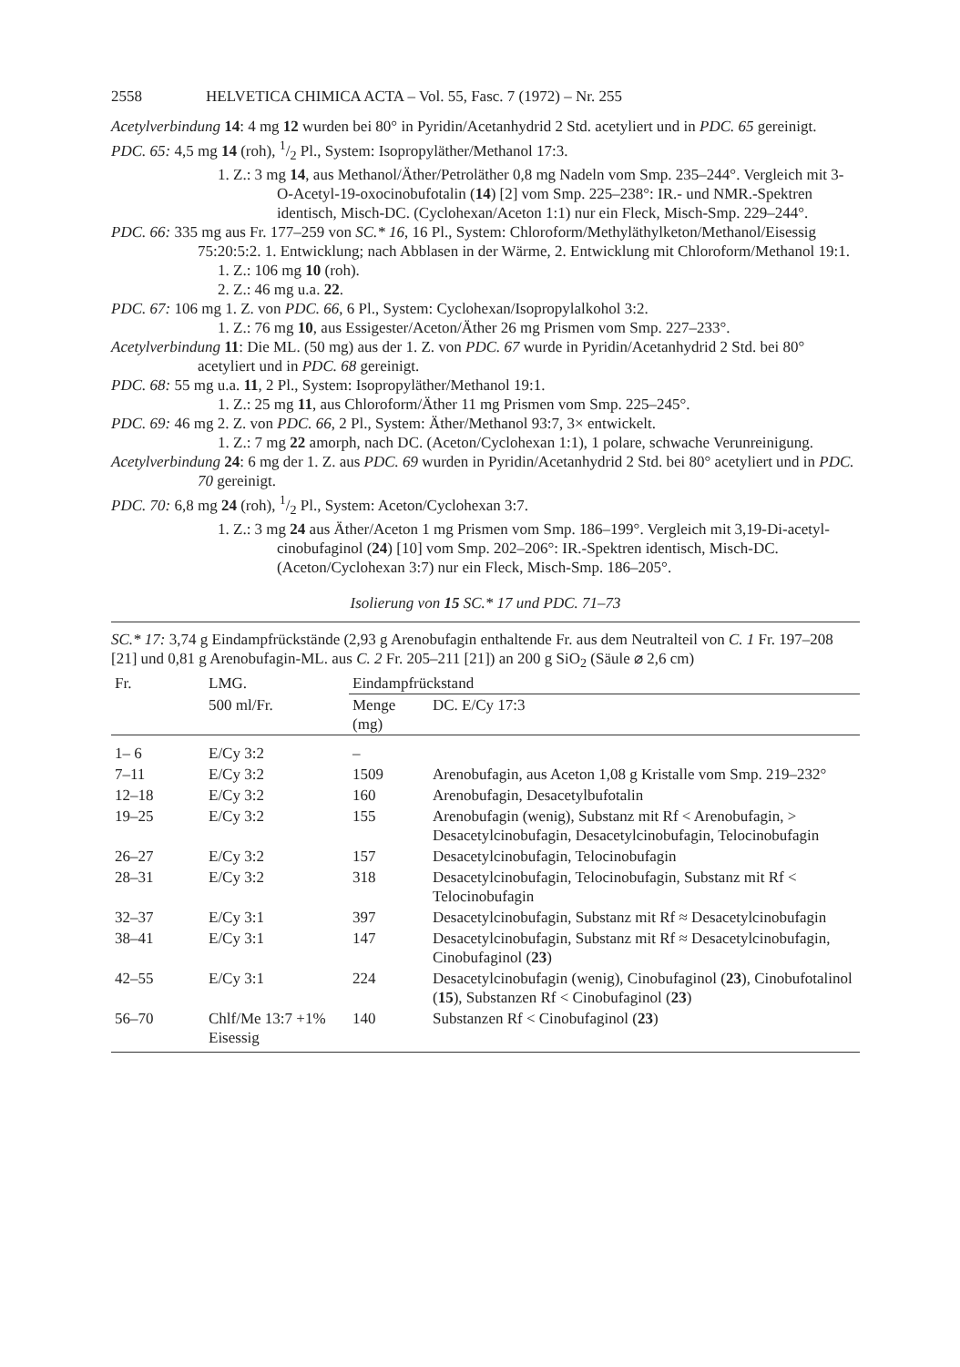2558 HELVETICA CHIMICA ACTA – Vol. 55, Fasc. 7 (1972) – Nr. 255
Acetylverbindung 14: 4 mg 12 wurden bei 80° in Pyridin/Acetanhydrid 2 Std. acetyliert und in PDC. 65 gereinigt.
PDC. 65: 4,5 mg 14 (roh), 1/2 Pl., System: Isopropyläther/Methanol 17:3.
1. Z.: 3 mg 14, aus Methanol/Äther/Petroläther 0,8 mg Nadeln vom Smp. 235–244°. Vergleich mit 3-O-Acetyl-19-oxocinobufotalin (14) [2] vom Smp. 225–238°: IR.- und NMR.-Spektren identisch, Misch-DC. (Cyclohexan/Aceton 1:1) nur ein Fleck, Misch-Smp. 229–244°.
PDC. 66: 335 mg aus Fr. 177–259 von SC.* 16, 16 Pl., System: Chloroform/Methyläthylketon/Methanol/Eisessig 75:20:5:2. 1. Entwicklung; nach Abblasen in der Wärme, 2. Entwicklung mit Chloroform/Methanol 19:1.
1. Z.: 106 mg 10 (roh).
2. Z.: 46 mg u.a. 22.
PDC. 67: 106 mg 1. Z. von PDC. 66, 6 Pl., System: Cyclohexan/Isopropylalkohol 3:2.
1. Z.: 76 mg 10, aus Essigester/Aceton/Äther 26 mg Prismen vom Smp. 227–233°.
Acetylverbindung 11: Die ML. (50 mg) aus der 1. Z. von PDC. 67 wurde in Pyridin/Acetanhydrid 2 Std. bei 80° acetyliert und in PDC. 68 gereinigt.
PDC. 68: 55 mg u.a. 11, 2 Pl., System: Isopropyläther/Methanol 19:1.
1. Z.: 25 mg 11, aus Chloroform/Äther 11 mg Prismen vom Smp. 225–245°.
PDC. 69: 46 mg 2. Z. von PDC. 66, 2 Pl., System: Äther/Methanol 93:7, 3× entwickelt.
1. Z.: 7 mg 22 amorph, nach DC. (Aceton/Cyclohexan 1:1), 1 polare, schwache Verunreinigung.
Acetylverbindung 24: 6 mg der 1. Z. aus PDC. 69 wurden in Pyridin/Acetanhydrid 2 Std. bei 80° acetyliert und in PDC. 70 gereinigt.
PDC. 70: 6,8 mg 24 (roh), 1/2 Pl., System: Aceton/Cyclohexan 3:7.
1. Z.: 3 mg 24 aus Äther/Aceton 1 mg Prismen vom Smp. 186–199°. Vergleich mit 3,19-Di-acetyl-cinobufaginol (24) [10] vom Smp. 202–206°: IR.-Spektren identisch, Misch-DC. (Aceton/Cyclohexan 3:7) nur ein Fleck, Misch-Smp. 186–205°.
Isolierung von 15 SC.* 17 und PDC. 71–73
SC.* 17: 3,74 g Eindampfrückstände (2,93 g Arenobufagin enthaltende Fr. aus dem Neutralteil von C. 1 Fr. 197–208 [21] und 0,81 g Arenobufagin-ML. aus C. 2 Fr. 205–211 [21]) an 200 g SiO<sub>2</sub> (Säule ⌀ 2,6 cm)
| Fr. | LMG. | Eindampfrückstand | |
| --- | --- | --- | --- |
| | 500 ml/Fr. | Menge (mg) | DC. E/Cy 17:3 |
| 1– 6 | E/Cy 3:2 | – | |
| 7–11 | E/Cy 3:2 | 1509 | Arenobufagin, aus Aceton 1,08 g Kristalle vom Smp. 219–232° |
| 12–18 | E/Cy 3:2 | 160 | Arenobufagin, Desacetylbufotalin |
| 19–25 | E/Cy 3:2 | 155 | Arenobufagin (wenig), Substanz mit Rf < Arenobufagin, > Desacetylcinobufagin, Desacetylcinobufagin, Telocinobufagin |
| 26–27 | E/Cy 3:2 | 157 | Desacetylcinobufagin, Telocinobufagin |
| 28–31 | E/Cy 3:2 | 318 | Desacetylcinobufagin, Telocinobufagin, Substanz mit Rf < Telocinobufagin |
| 32–37 | E/Cy 3:1 | 397 | Desacetylcinobufagin, Substanz mit Rf ≈ Desacetylcinobufagin |
| 38–41 | E/Cy 3:1 | 147 | Desacetylcinobufagin, Substanz mit Rf ≈ Desacetylcinobufagin, Cinobufaginol ( 23 ) |
| 42–55 | E/Cy 3:1 | 224 | Desacetylcinobufagin (wenig), Cinobufaginol ( 23 ), Cinobufotalinol ( 15 ), Substanzen Rf < Cinobufaginol ( 23 ) |
| 56–70 | Chlf/Me 13:7 +1% Eisessig | 140 | Substanzen Rf < Cinobufaginol ( 23 ) |